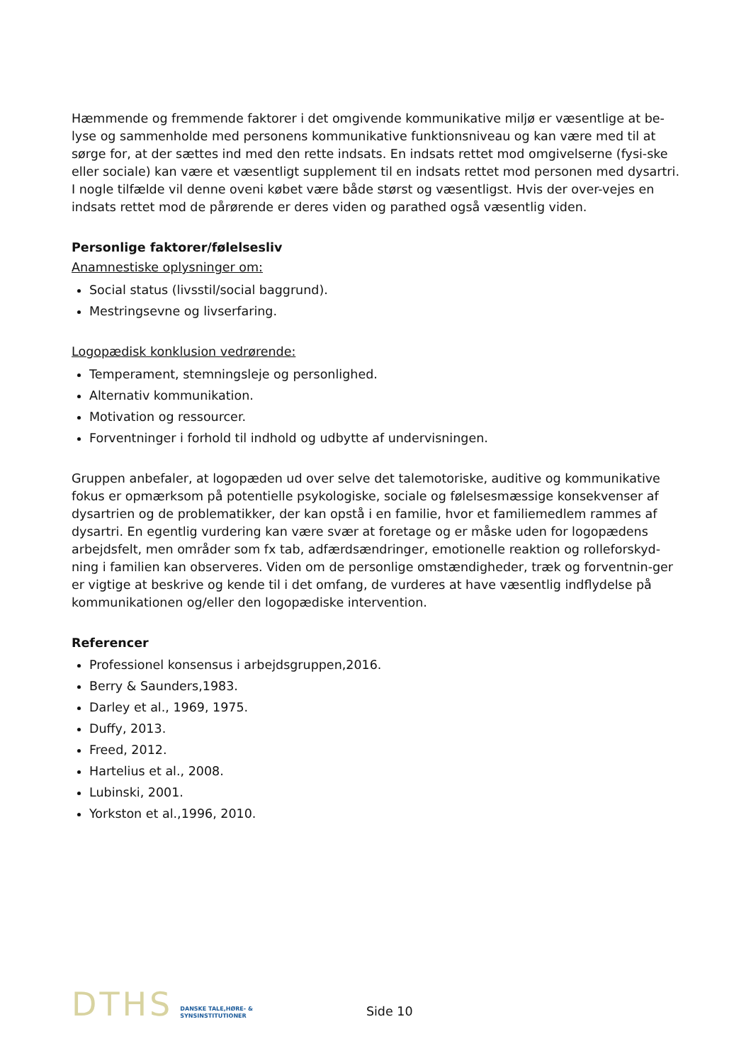Hæmmende og fremmende faktorer i det omgivende kommunikative miljø er væsentlige at be-lyse og sammenholde med personens kommunikative funktionsniveau og kan være med til at sørge for, at der sættes ind med den rette indsats. En indsats rettet mod omgivelserne (fysi-ske eller sociale) kan være et væsentligt supplement til en indsats rettet mod personen med dysartri. I nogle tilfælde vil denne oveni købet være både størst og væsentligst. Hvis der over-vejes en indsats rettet mod de pårørende er deres viden og parathed også væsentlig viden.
Personlige faktorer/følelsesliv
Anamnestiske oplysninger om:
Social status (livsstil/social baggrund).
Mestringsevne og livserfaring.
Logopædisk konklusion vedrørende:
Temperament, stemningsleje og personlighed.
Alternativ kommunikation.
Motivation og ressourcer.
Forventninger i forhold til indhold og udbytte af undervisningen.
Gruppen anbefaler, at logopæden ud over selve det talemotoriske, auditive og kommunikative fokus er opmærksom på potentielle psykologiske, sociale og følelsesmæssige konsekvenser af dysartrien og de problematikker, der kan opstå i en familie, hvor et familiemedlem rammes af dysartri. En egentlig vurdering kan være svær at foretage og er måske uden for logopædens arbejdsfelt, men områder som fx tab, adfærdsændringer, emotionelle reaktion og rolleforskyd-ning i familien kan observeres. Viden om de personlige omstændigheder, træk og forventnin-ger er vigtige at beskrive og kende til i det omfang, de vurderes at have væsentlig indflydelse på kommunikationen og/eller den logopædiske intervention.
Referencer
Professionel konsensus i arbejdsgruppen,2016.
Berry & Saunders,1983.
Darley et al., 1969, 1975.
Duffy, 2013.
Freed, 2012.
Hartelius et al., 2008.
Lubinski, 2001.
Yorkston et al.,1996, 2010.
DTHS
DANSKE TALE,HØRE- &
SYNSINSTITUTIONER
Side 10